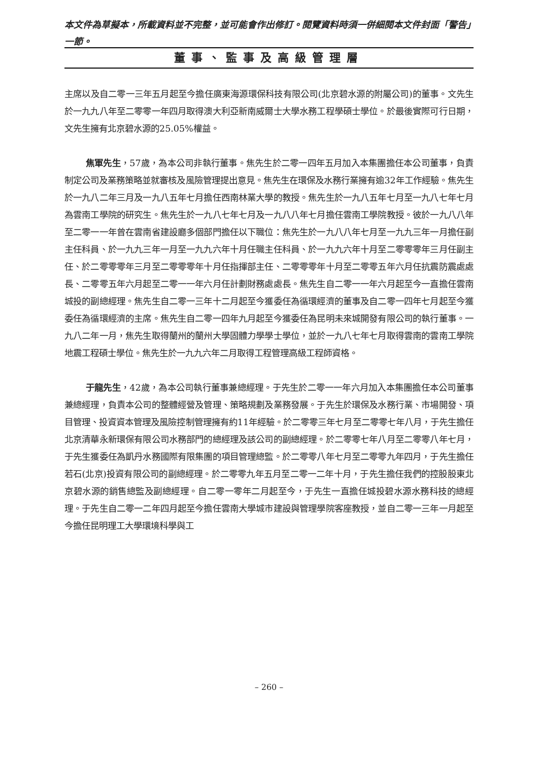本文件為草擬本，所載資料並不完整，並可能會作出修訂。閱覽資料時須一併細閱本文件封面「警告」一節。
董事、監事及高級管理層
主席以及自二零一三年五月起至今擔任廣東海源環保科技有限公司(北京碧水源的附屬公司)的董事。文先生於一九九八年至二零零一年四月取得澳大利亞新南威爾士大學水務工程學碩士學位。於最後實際可行日期，文先生擁有北京碧水源的25.05%權益。
焦軍先生，57歲，為本公司非執行董事。焦先生於二零一四年五月加入本集團擔任本公司董事，負責制定公司及業務策略並就審核及風險管理提出意見。焦先生在環保及水務行業擁有逾32年工作經驗。焦先生於一九八二年三月及一九八五年七月擔任西南林業大學的教授。焦先生於一九八五年七月至一九八七年七月為雲南工學院的研究生。焦先生於一九八七年七月及一九八八年七月擔任雲南工學院教授。彼於一九八八年至二零一一年曾在雲南省建設廳多個部門擔任以下職位：焦先生於一九八八年七月至一九九三年一月擔任副主任科員、於一九九三年一月至一九九六年十月任職主任科員、於一九九六年十月至二零零零年三月任副主任、於二零零零年三月至二零零零年十月任指揮部主任、二零零零年十月至二零零五年六月任抗震防震處處長、二零零五年六月起至二零一一年六月任計劃財務處處長。焦先生自二零一一年六月起至今一直擔任雲南城投的副總經理。焦先生自二零一三年十二月起至今獲委任為循環經濟的董事及自二零一四年七月起至今獲委任為循環經濟的主席。焦先生自二零一四年九月起至今獲委任為昆明未來城開發有限公司的執行董事。一九八二年一月，焦先生取得蘭州的蘭州大學固體力學學士學位，並於一九八七年七月取得雲南的雲南工學院地震工程碩士學位。焦先生於一九九六年二月取得工程管理高級工程師資格。
于龍先生，42歲，為本公司執行董事兼總經理。于先生於二零一一年六月加入本集團擔任本公司董事兼總經理，負責本公司的整體經營及管理、策略規劃及業務發展。于先生於環保及水務行業、市場開發、項目管理、投資資本管理及風險控制管理擁有約11年經驗。於二零零三年七月至二零零七年八月，于先生擔任北京清華永新環保有限公司水務部門的總經理及該公司的副總經理。於二零零七年八月至二零零八年七月，于先生獲委任為凱丹水務國際有限集團的項目管理總監。於二零零八年七月至二零零九年四月，于先生擔任若石(北京)投資有限公司的副總經理。於二零零九年五月至二零一二年十月，于先生擔任我們的控股股東北京碧水源的銷售總監及副總經理。自二零一零年二月起至今，于先生一直擔任城投碧水源水務科技的總經理。于先生自二零一二年四月起至今擔任雲南大學城市建設與管理學院客座教授，並自二零一三年一月起至今擔任昆明理工大學環境科學與工
– 260 –